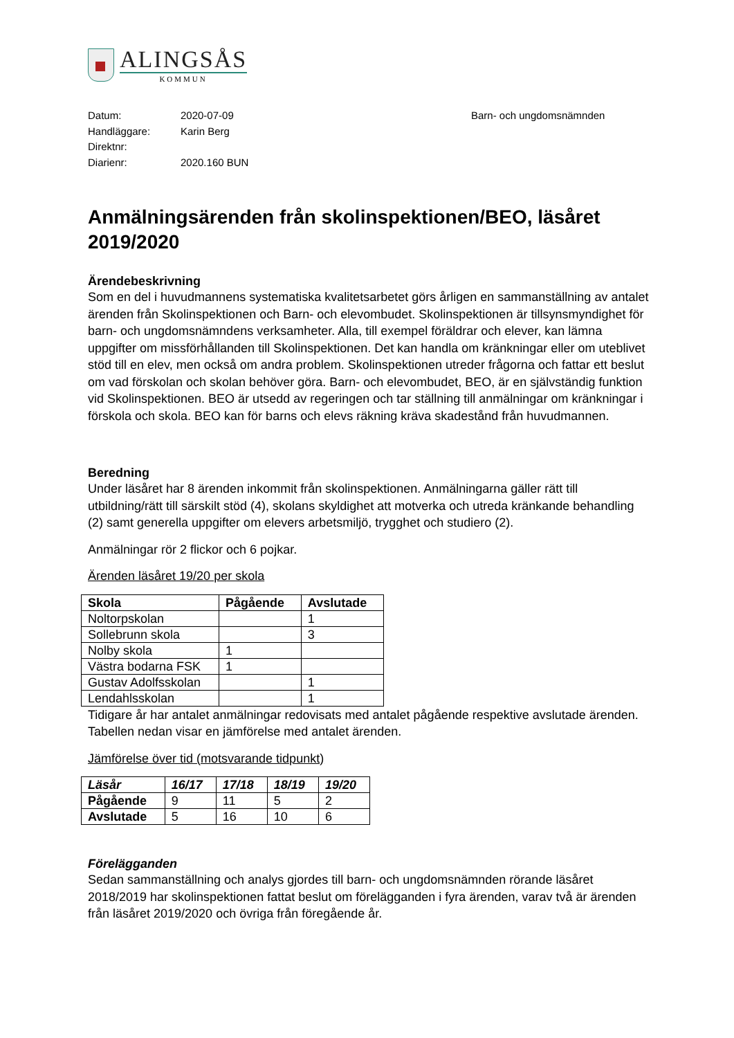ALINGSÅS
KOMMUN
Datum:
Handläggare:
Direktnr:
Diarienr:
2020-07-09
Karin Berg
2020.160 BUN
Barn- och ungdomsnämnden
Anmälningsärenden från skolinspektionen/BEO, läsåret 2019/2020
Ärendebeskrivning
Som en del i huvudmannens systematiska kvalitetsarbetet görs årligen en sammanställning av antalet ärenden från Skolinspektionen och Barn- och elevombudet. Skolinspektionen är tillsynsmyndighet för barn- och ungdomsnämndens verksamheter. Alla, till exempel föräldrar och elever, kan lämna uppgifter om missförhållanden till Skolinspektionen. Det kan handla om kränkningar eller om uteblivet stöd till en elev, men också om andra problem. Skolinspektionen utreder frågorna och fattar ett beslut om vad förskolan och skolan behöver göra. Barn- och elevombudet, BEO, är en självständig funktion vid Skolinspektionen. BEO är utsedd av regeringen och tar ställning till anmälningar om kränkningar i förskola och skola. BEO kan för barns och elevs räkning kräva skadestånd från huvudmannen.
Beredning
Under läsåret har 8 ärenden inkommit från skolinspektionen. Anmälningarna gäller rätt till utbildning/rätt till särskilt stöd (4), skolans skyldighet att motverka och utreda kränkande behandling (2) samt generella uppgifter om elevers arbetsmiljö, trygghet och studiero (2).
Anmälningar rör 2 flickor och 6 pojkar.
Ärenden läsåret 19/20 per skola
| Skola | Pågående | Avslutade |
| --- | --- | --- |
| Noltorpskolan | | 1 |
| Sollebrunn skola | | 3 |
| Nolby skola | 1 | |
| Västra bodarna FSK | 1 | |
| Gustav Adolfsskolan | | 1 |
| Lendahlsskolan | | 1 |
Tidigare år har antalet anmälningar redovisats med antalet pågående respektive avslutade ärenden. Tabellen nedan visar en jämförelse med antalet ärenden.
Jämförelse över tid (motsvarande tidpunkt)
| Läsår | 16/17 | 17/18 | 18/19 | 19/20 |
| --- | --- | --- | --- | --- |
| Pågående | 9 | 11 | 5 | 2 |
| Avslutade | 5 | 16 | 10 | 6 |
Förelägganden
Sedan sammanställning och analys gjordes till barn- och ungdomsnämnden rörande läsåret 2018/2019 har skolinspektionen fattat beslut om förelägganden i fyra ärenden, varav två är ärenden från läsåret 2019/2020 och övriga från föregående år.